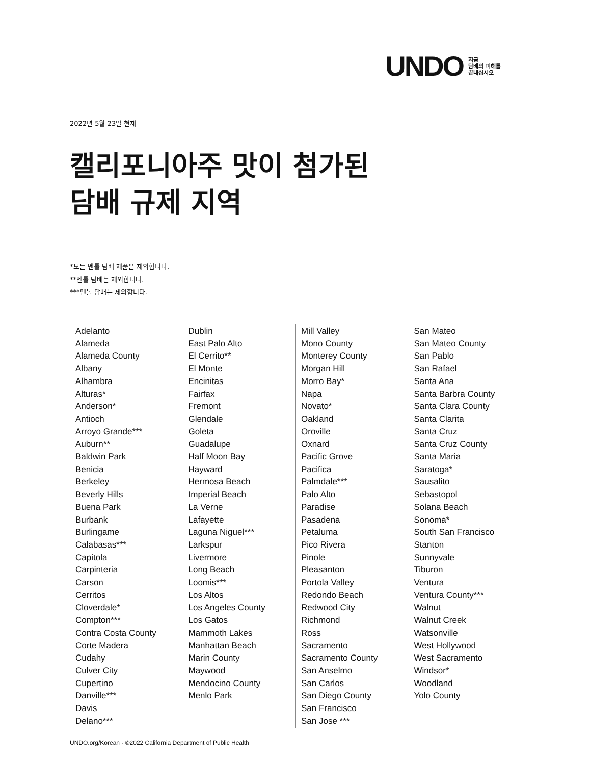UNDO
지금
담배의 피해를
끝내십시오
2022년 5월 23일 현재
캘리포니아주 맛이 첨가된
담배 규제 지역
*모든 멘톨 담배 제품은 제외합니다.
**멘톨 담배는 제외합니다.
***멘톨 담배는 제외합니다.
Adelanto
Alameda
Alameda County
Albany
Alhambra
Alturas*
Anderson*
Antioch
Arroyo Grande***
Auburn**
Baldwin Park
Benicia
Berkeley
Beverly Hills
Buena Park
Burbank
Burlingame
Calabasas***
Capitola
Carpinteria
Carson
Cerritos
Cloverdale*
Compton***
Contra Costa County
Corte Madera
Cudahy
Culver City
Cupertino
Danville***
Davis
Delano***
Dublin
East Palo Alto
El Cerrito**
El Monte
Encinitas
Fairfax
Fremont
Glendale
Goleta
Guadalupe
Half Moon Bay
Hayward
Hermosa Beach
Imperial Beach
La Verne
Lafayette
Laguna Niguel***
Larkspur
Livermore
Long Beach
Loomis***
Los Altos
Los Angeles County
Los Gatos
Mammoth Lakes
Manhattan Beach
Marin County
Maywood
Mendocino County
Menlo Park
Mill Valley
Mono County
Monterey County
Morgan Hill
Morro Bay*
Napa
Novato*
Oakland
Oroville
Oxnard
Pacific Grove
Pacifica
Palmdale***
Palo Alto
Paradise
Pasadena
Petaluma
Pico Rivera
Pinole
Pleasanton
Portola Valley
Redondo Beach
Redwood City
Richmond
Ross
Sacramento
Sacramento County
San Anselmo
San Carlos
San Diego County
San Francisco
San Jose ***
San Mateo
San Mateo County
San Pablo
San Rafael
Santa Ana
Santa Barbra County
Santa Clara County
Santa Clarita
Santa Cruz
Santa Cruz County
Santa Maria
Saratoga*
Sausalito
Sebastopol
Solana Beach
Sonoma*
South San Francisco
Stanton
Sunnyvale
Tiburon
Ventura
Ventura County***
Walnut
Walnut Creek
Watsonville
West Hollywood
West Sacramento
Windsor*
Woodland
Yolo County
UNDO.org/Korean · ©2022 California Department of Public Health